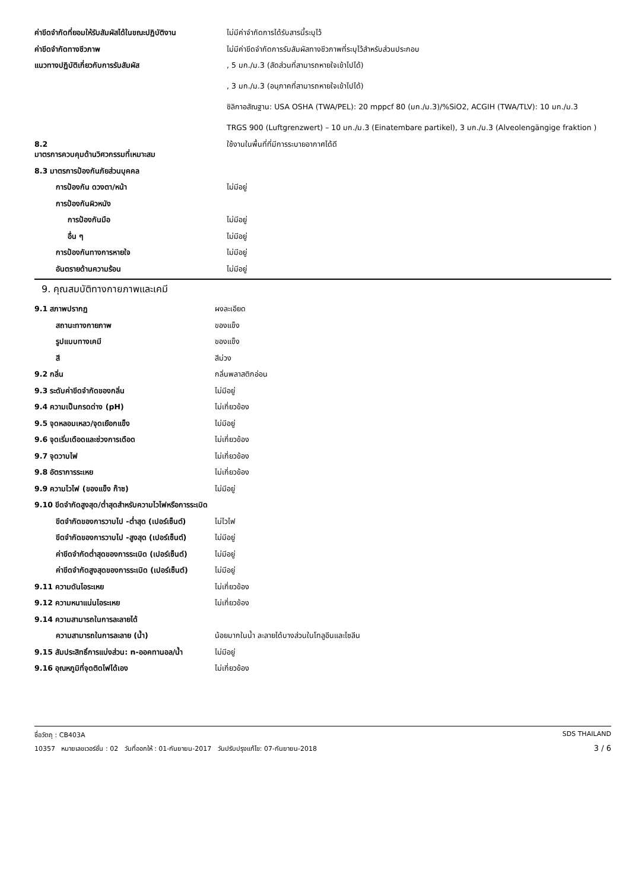| ค่าขีดจำกัดที่ยอมให้รับสัมผัสได้ในขณะปฏิบัติงาน | ไม่มีค่าจำกัดการได้รับสารนี้ระบุไว้ |
| ค่าขีดจำกัดทางชีวภาพ | ไม่มีค่าขีดจำกัดการรับสัมผัสทางชีวภาพที่ระบุไว้สำหรับส่วนประกอบ |
| แนวทางปฏิบัติเกี่ยวกับการรับสัมผัส | , 5 มก./ม.3 (สัดส่วนที่สามารถหายใจเข้าไปได้) , 3 มก./ม.3 (อนุภาคที่สามารถหายใจเข้าไปได้) ซิลิกาอสัณฐาน: USA OSHA (TWA/PEL): 20 mppcf 80 (มก./ม.3)/%SiO2, ACGIH (TWA/TLV): 10 มก./ม.3 TRGS 900 (Luftgrenzwert) – 10 มก./ม.3 (Einatembare partikel), 3 มก./ม.3 (Alveolengängige fraktion ) |
| 8.2 มาตรการควบคุมด้านวิศวกรรมที่เหมาะสม | ใช้งานในพื้นที่ที่มีการระบายอากาศได้ดี |
| 8.3 มาตรการป้องกันภัยส่วนบุคคล | |
| การป้องกัน ดวงตา/หน้า | ไม่มีอยู่ |
| การป้องกันผิวหนัง | |
| การป้องกันมือ | ไม่มีอยู่ |
| อื่น ๆ | ไม่มีอยู่ |
| การป้องกันทางการหายใจ | ไม่มีอยู่ |
| อันตรายด้านความร้อน | ไม่มีอยู่ |
9. คุณสมบัติทางกายภาพและเคมี
| 9.1 สภาพปรากฏ | ผงละเอียด |
| สถานะทางกายภาพ | ของแข็ง |
| รูปแบบทางเคมี | ของแข็ง |
| สี | สีม่วง |
| 9.2 กลิ่น | กลิ่นพลาสติกอ่อน |
| 9.3 ระดับค่าขีดจำกัดของกลิ่น | ไม่มีอยู่ |
| 9.4 ความเป็นกรดด่าง (pH) | ไม่เกี่ยวข้อง |
| 9.5 จุดหลอมเหลว/จุดเยือกแข็ง | ไม่มีอยู่ |
| 9.6 จุดเริ่มเดือดและช่วงการเดือด | ไม่เกี่ยวข้อง |
| 9.7 จุดวาบไฟ | ไม่เกี่ยวข้อง |
| 9.8 อัตราการระเหย | ไม่เกี่ยวข้อง |
| 9.9 ความไวไฟ (ของแข็ง ก๊าซ) | ไม่มีอยู่ |
| 9.10 ขีดจำกัดสูงสุด/ต่ำสุดสำหรับความไวไฟหรือการระเบิด | |
| ขีดจำกัดของการวาบไป -ต่ำสุด (เปอร์เซ็นต์) | ไม่ไวไฟ |
| ขีดจำกัดของการวาบไป -สูงสุด (เปอร์เซ็นต์) | ไม่มีอยู่ |
| ค่าขีดจำกัดต่ำสุดของการระเบิด (เปอร์เซ็นต์) | ไม่มีอยู่ |
| ค่าขีดจำกัดสูงสุดของการระเบิด (เปอร์เซ็นต์) | ไม่มีอยู่ |
| 9.11 ความดันไอระเหย | ไม่เกี่ยวข้อง |
| 9.12 ความหนาแน่นไอระเหย | ไม่เกี่ยวข้อง |
| 9.14 ความสามารถในการละลายได้ | |
| ความสามารถในการละลาย (น้ำ) | น้อยมากในน้ำ ละลายได้บางส่วนในโทลูอีนและไซลีน |
| 9.15 สัมประสิทธิ์การแบ่งส่วน: n-ออคทานอล/น้ำ | ไม่มีอยู่ |
| 9.16 อุณหภูมิที่จุดติดไฟได้เอง | ไม่เกี่ยวข้อง |
ชื่อวัตถุ : CB403A SDS THAILAND
10357 หมายเลขเวอร์ชั่น : 02 วันที่ออกให้ : 01-กันยายน-2017 วันปรับปรุงแก้ไข: 07-กันยายน-2018 3 / 6